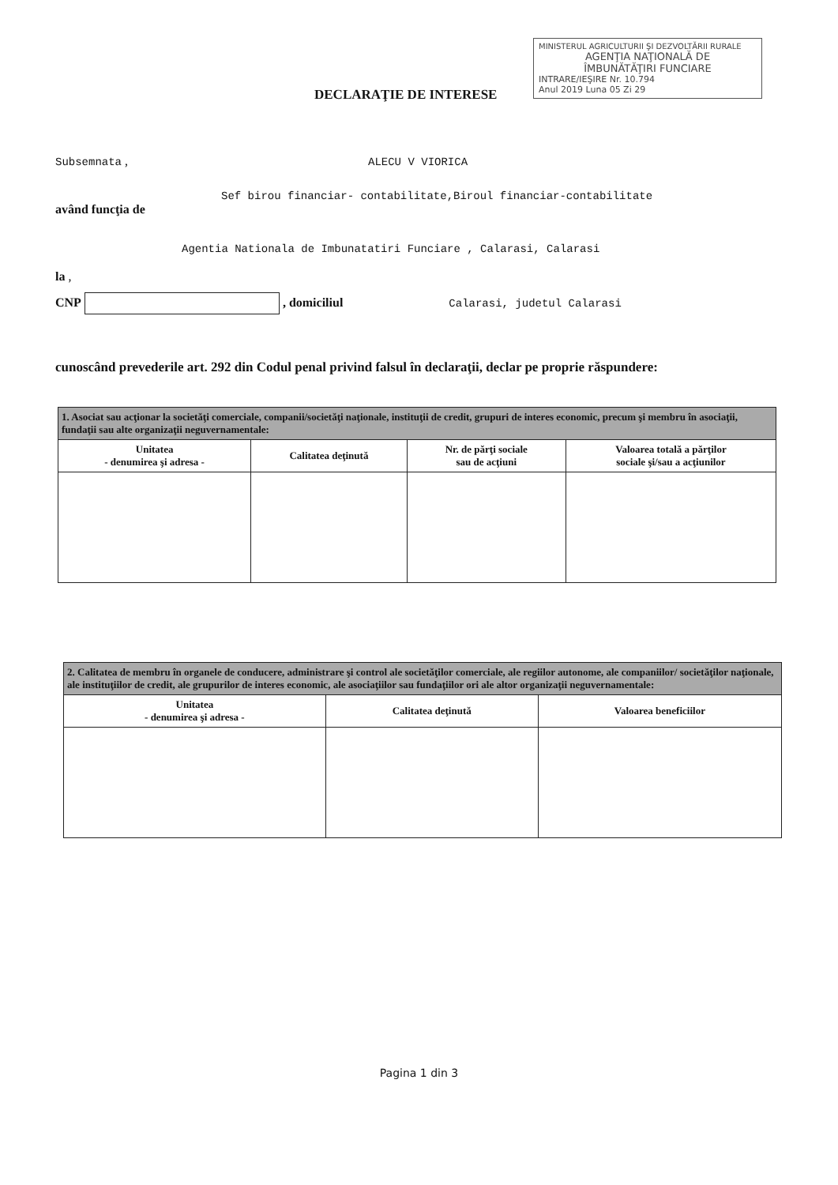MINISTERUL AGRICULTURII ŞI DEZVOLTĂRII RURALE
AGENŢIA NAŢIONALĂ DE
ÎMBUNĂTĂŢIRI FUNCIARE
INTRARE/IEŞIRE Nr. 10.794
Anul 2019 Luna 05 Zi 29
DECLARAŢIE DE INTERESE
Subsemnata , ALECU V VIORICA
Sef birou financiar- contabilitate,Biroul financiar-contabilitate
având funcţia de
Agentia Nationala de Imbunatatiri Funciare , Calarasi, Calarasi
la ,
CNP , domiciliul Calarasi, judetul Calarasi
cunoscând prevederile art. 292 din Codul penal privind falsul în declaraţii, declar pe proprie răspundere:
| 1. Asociat sau acţionar la societăţi comerciale, companii/societăţi naţionale, instituţii de credit, grupuri de interes economic, precum şi membru în asociaţii, fundaţii sau alte organizaţii neguvernamentale: | | | |
| Unitatea - denumirea şi adresa - | Calitatea deţinută | Nr. de părţi sociale sau de acţiuni | Valoarea totală a părţilor sociale şi/sau a acţiunilor |
| 2. Calitatea de membru în organele de conducere, administrare şi control ale societăţilor comerciale, ale regiilor autonome, ale companiilor/ societăţilor naţionale, ale instituţiilor de credit, ale grupurilor de interes economic, ale asociaţiilor sau fundaţiilor ori ale altor organizaţii neguvernamentale: | | |
| Unitatea - denumirea şi adresa - | Calitatea deţinută | Valoarea beneficiilor |
Pagina 1 din 3